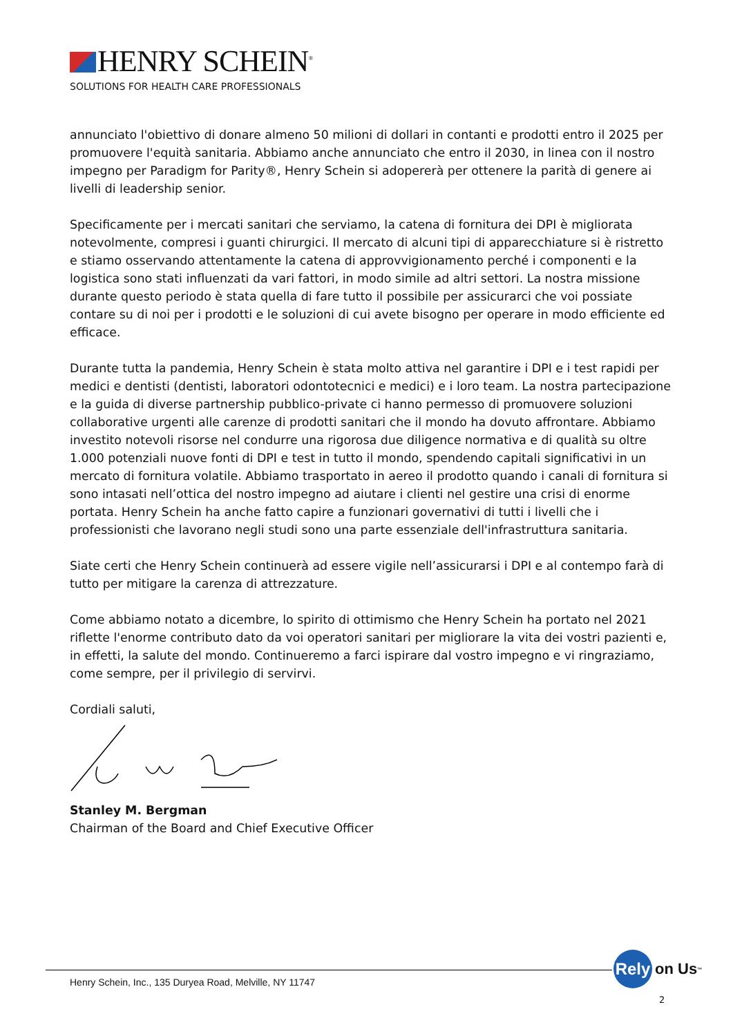HENRY SCHEIN<sup>®</sup>
SOLUTIONS FOR HEALTH CARE PROFESSIONALS
annunciato l'obiettivo di donare almeno 50 milioni di dollari in contanti e prodotti entro il 2025 per promuovere l'equità sanitaria. Abbiamo anche annunciato che entro il 2030, in linea con il nostro impegno per Paradigm for Parity®, Henry Schein si adopererà per ottenere la parità di genere ai livelli di leadership senior.
Specificamente per i mercati sanitari che serviamo, la catena di fornitura dei DPI è migliorata notevolmente, compresi i guanti chirurgici. Il mercato di alcuni tipi di apparecchiature si è ristretto e stiamo osservando attentamente la catena di approvvigionamento perché i componenti e la logistica sono stati influenzati da vari fattori, in modo simile ad altri settori. La nostra missione durante questo periodo è stata quella di fare tutto il possibile per assicurarci che voi possiate contare su di noi per i prodotti e le soluzioni di cui avete bisogno per operare in modo efficiente ed efficace.
Durante tutta la pandemia, Henry Schein è stata molto attiva nel garantire i DPI e i test rapidi per medici e dentisti (dentisti, laboratori odontotecnici e medici) e i loro team. La nostra partecipazione e la guida di diverse partnership pubblico-private ci hanno permesso di promuovere soluzioni collaborative urgenti alle carenze di prodotti sanitari che il mondo ha dovuto affrontare. Abbiamo investito notevoli risorse nel condurre una rigorosa due diligence normativa e di qualità su oltre 1.000 potenziali nuove fonti di DPI e test in tutto il mondo, spendendo capitali significativi in un mercato di fornitura volatile. Abbiamo trasportato in aereo il prodotto quando i canali di fornitura si sono intasati nell’ottica del nostro impegno ad aiutare i clienti nel gestire una crisi di enorme portata. Henry Schein ha anche fatto capire a funzionari governativi di tutti i livelli che i professionisti che lavorano negli studi sono una parte essenziale dell'infrastruttura sanitaria.
Siate certi che Henry Schein continuerà ad essere vigile nell’assicurarsi i DPI e al contempo farà di tutto per mitigare la carenza di attrezzature.
Come abbiamo notato a dicembre, lo spirito di ottimismo che Henry Schein ha portato nel 2021 riflette l'enorme contributo dato da voi operatori sanitari per migliorare la vita dei vostri pazienti e, in effetti, la salute del mondo. Continueremo a farci ispirare dal vostro impegno e vi ringraziamo, come sempre, per il privilegio di servirvi.
Cordiali saluti,
Stanley M. Bergman
Chairman of the Board and Chief Executive Officer
Henry Schein, Inc., 135 Duryea Road, Melville, NY 11747
Rely
on Us<sup>™</sup>
2